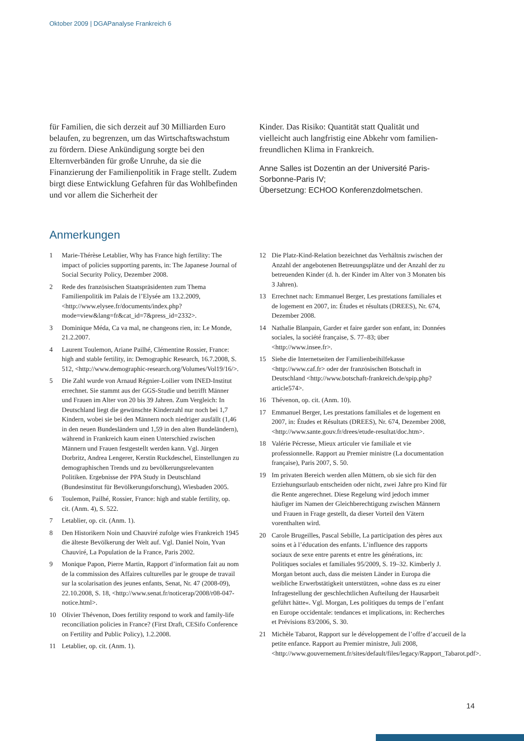Oktober 2009 | DGAPanalyse Frankreich 6
für Familien, die sich derzeit auf 30 Milliarden Euro belaufen, zu begrenzen, um das Wirtschafts­wachstum zu fördern. Diese Ankündigung sorgte bei den Elternverbänden für große Unruhe, da sie die Finanzierung der Familienpolitik in Frage stellt. Zudem birgt diese Entwicklung Gefahren für das Wohlbefinden und vor allem die Sicherheit der
Kinder. Das Risiko: Quantität statt Qualität und vielleicht auch langfristig eine Abkehr vom familien­freundlichen Klima in Frankreich.
Anne Salles ist Dozentin an der Université Paris-Sorbonne-Paris IV;
Übersetzung: ECHOO Konferenzdolmetschen.
Anmerkungen
1 Marie-Thérèse Letablier, Why has France high fertility: The impact of policies supporting parents, in: The Japanese Journal of Social Security Policy, Dezember 2008.
2 Rede des französischen Staatspräsidenten zum Thema Familienpolitik im Palais de l’Elysée am 13.2.2009, <http://www.elysee.fr/documents/index.php?mode=view&lang=fr&cat_id=7&press_id=2332>.
3 Dominique Méda, Ca va mal, ne changeons rien, in: Le Monde, 21.2.2007.
4 Laurent Toulemon, Ariane Pailhé, Clémentine Rossier, France: high and stable fertility, in: Demographic Research, 16.7.2008, S. 512, <http://www.demographic-research.org/Volumes/Vol19/16/>.
5 Die Zahl wurde von Arnaud Régnier-Loilier vom INED-Institut errechnet. Sie stammt aus der GGS-Studie und betrifft Männer und Frauen im Alter von 20 bis 39 Jahren. Zum Vergleich: In Deutschland liegt die gewünschte Kinderzahl nur noch bei 1,7 Kindern, wobei sie bei den Männern noch niedriger ausfällt (1,46 in den neuen Bundesländern und 1,59 in den alten Bundeländern), während in Frankreich kaum einen Unterschied zwischen Männern und Frauen festgestellt werden kann. Vgl. Jürgen Dorbritz, Andrea Lengerer, Kerstin Ruckdeschel, Einstellungen zu demographischen Trends und zu bevölkerungsrelevanten Politiken. Ergebnisse der PPA Study in Deutschland (Bundesinstitut für Bevölkerungsforschung), Wiesbaden 2005.
6 Toulemon, Pailhé, Rossier, France: high and stable fertility, op. cit. (Anm. 4), S. 522.
7 Letablier, op. cit. (Anm. 1).
8 Den Historikern Noin und Chauviré zufolge wies Frankreich 1945 die älteste Bevölkerung der Welt auf. Vgl. Daniel Noin, Yvan Chauviré, La Population de la France, Paris 2002.
9 Monique Papon, Pierre Martin, Rapport d’information fait au nom de la commission des Affaires culturelles par le groupe de travail sur la scolarisation des jeunes enfants, Senat, Nr. 47 (2008-09), 22.10.2008, S. 18, <http://www.senat.fr/noticerap/2008/r08-047-notice.html>.
10 Olivier Thévenon, Does fertility respond to work and family-life reconciliation policies in France? (First Draft, CESifo Conference on Fertility and Public Policy), 1.2.2008.
11 Letablier, op. cit. (Anm. 1).
12 Die Platz-Kind-Relation bezeichnet das Verhältnis zwischen der Anzahl der angebotenen Betreuungsplätze und der Anzahl der zu betreuenden Kinder (d. h. der Kinder im Alter von 3 Monaten bis 3 Jahren).
13 Errechnet nach: Emmanuel Berger, Les prestations familiales et de logement en 2007, in: Études et résultats (DREES), Nr. 674, Dezember 2008.
14 Nathalie Blanpain, Garder et faire garder son enfant, in: Données sociales, la société française, S. 77–83; über <http://www.insee.fr>.
15 Siehe die Internetseiten der Familienbeihilfekasse <http://www.caf.fr> oder der französischen Botschaft in Deutschland <http://www.botschaft-frankreich.de/spip.php?article574>.
16 Thévenon, op. cit. (Anm. 10).
17 Emmanuel Berger, Les prestations familiales et de logement en 2007, in: Études et Résultats (DREES), Nr. 674, Dezember 2008, <http://www.sante.gouv.fr/drees/etude-resultat/doc.htm>.
18 Valérie Pécresse, Mieux articuler vie familiale et vie professionnelle. Rapport au Premier ministre (La documentation française), Paris 2007, S. 50.
19 Im privaten Bereich werden allen Müttern, ob sie sich für den Erziehungsurlaub entscheiden oder nicht, zwei Jahre pro Kind für die Rente angerechnet. Diese Regelung wird jedoch immer häufiger im Namen der Gleichberechtigung zwischen Männern und Frauen in Frage gestellt, da dieser Vorteil den Vätern vorenthalten wird.
20 Carole Brugeilles, Pascal Sebille, La participation des pères aux soins et à l’éducation des enfants. L’influence des rapports sociaux de sexe entre parents et entre les générations, in: Politiques sociales et familiales 95/2009, S. 19–32. Kimberly J. Morgan betont auch, dass die meisten Länder in Europa die weibliche Erwerbstätigkeit unterstützen, »ohne dass es zu einer Infragestellung der geschlechtlichen Aufteilung der Hausarbeit geführt hätte«. Vgl. Morgan, Les politiques du temps de l’enfant en Europe occidentale: tendances et implications, in: Recherches et Prévisions 83/2006, S. 30.
21 Michèle Tabarot, Rapport sur le développement de l’offre d’accueil de la petite enfance. Rapport au Premier ministre, Juli 2008, <http://www.gouvernement.fr/sites/default/files/legacy/Rapport_Tabarot.pdf>.
14